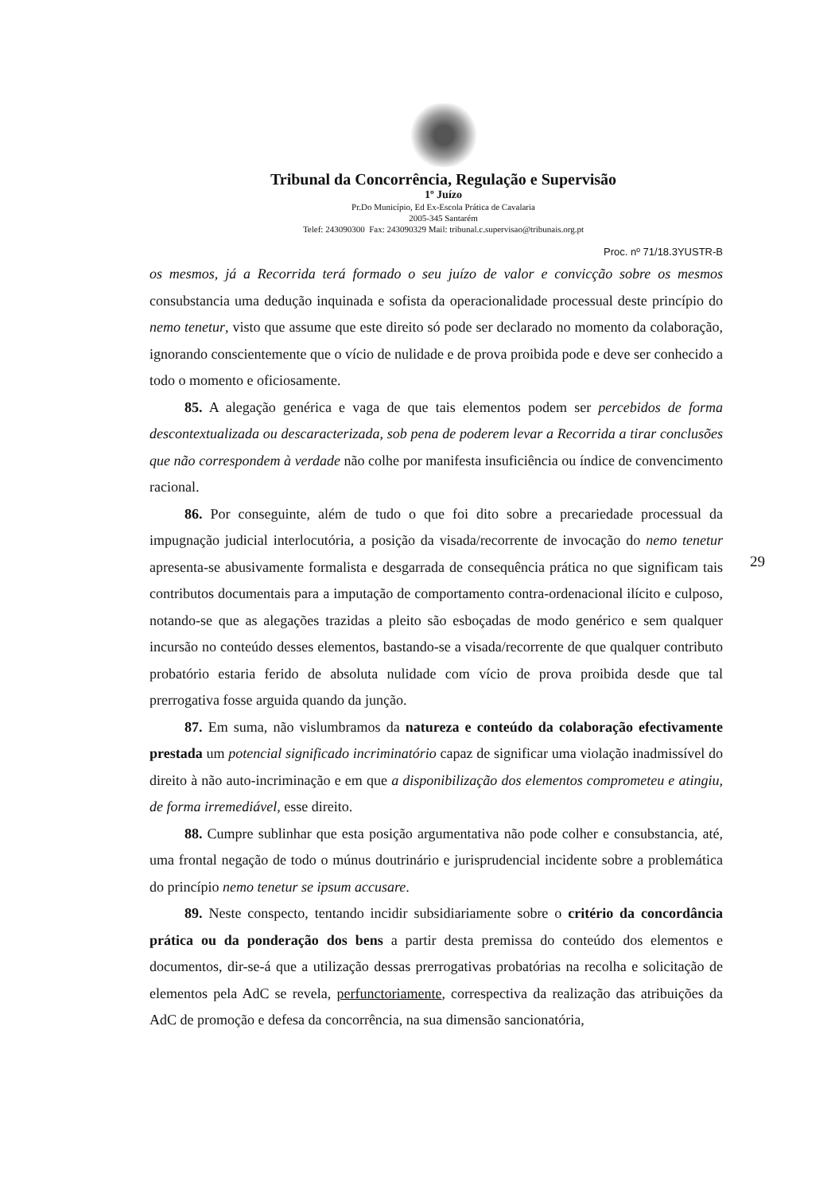Tribunal da Concorrência, Regulação e Supervisão
1º Juízo
Pr.Do Município, Ed Ex-Escola Prática de Cavalaria
2005-345 Santarém
Telef: 243090300 Fax: 243090329 Mail: tribunal.c.supervisao@tribunais.org.pt
Proc. nº 71/18.3YUSTR-B
os mesmos, já a Recorrida terá formado o seu juízo de valor e convicção sobre os mesmos consubstancia uma dedução inquinada e sofista da operacionalidade processual deste princípio do nemo tenetur, visto que assume que este direito só pode ser declarado no momento da colaboração, ignorando conscientemente que o vício de nulidade e de prova proibida pode e deve ser conhecido a todo o momento e oficiosamente.
85. A alegação genérica e vaga de que tais elementos podem ser percebidos de forma descontextualizada ou descaracterizada, sob pena de poderem levar a Recorrida a tirar conclusões que não correspondem à verdade não colhe por manifesta insuficiência ou índice de convencimento racional.
86. Por conseguinte, além de tudo o que foi dito sobre a precariedade processual da impugnação judicial interlocutória, a posição da visada/recorrente de invocação do nemo tenetur apresenta-se abusivamente formalista e desgarrada de consequência prática no que significam tais contributos documentais para a imputação de comportamento contra-ordenacional ilícito e culposo, notando-se que as alegações trazidas a pleito são esboçadas de modo genérico e sem qualquer incursão no conteúdo desses elementos, bastando-se a visada/recorrente de que qualquer contributo probatório estaria ferido de absoluta nulidade com vício de prova proibida desde que tal prerrogativa fosse arguida quando da junção.
87. Em suma, não vislumbramos da natureza e conteúdo da colaboração efectivamente prestada um potencial significado incriminatório capaz de significar uma violação inadmissível do direito à não auto-incriminação e em que a disponibilização dos elementos comprometeu e atingiu, de forma irremediável, esse direito.
88. Cumpre sublinhar que esta posição argumentativa não pode colher e consubstancia, até, uma frontal negação de todo o múnus doutrinário e jurisprudencial incidente sobre a problemática do princípio nemo tenetur se ipsum accusare.
89. Neste conspecto, tentando incidir subsidiariamente sobre o critério da concordância prática ou da ponderação dos bens a partir desta premissa do conteúdo dos elementos e documentos, dir-se-á que a utilização dessas prerrogativas probatórias na recolha e solicitação de elementos pela AdC se revela, perfunctoriamente, correspectiva da realização das atribuições da AdC de promoção e defesa da concorrência, na sua dimensão sancionatória,
29